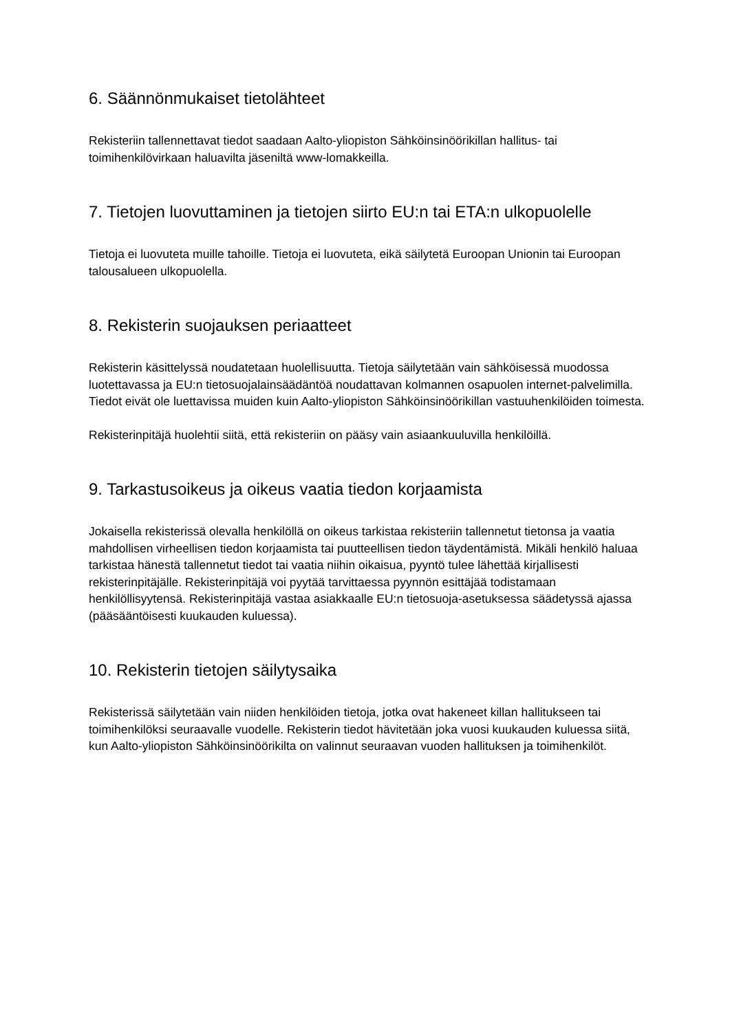6. Säännönmukaiset tietolähteet
Rekisteriin tallennettavat tiedot saadaan Aalto-yliopiston Sähköinsinöörikillan hallitus- tai toimihenkilövirkaan haluavilta jäseniltä www-lomakkeilla.
7. Tietojen luovuttaminen ja tietojen siirto EU:n tai ETA:n ulkopuolelle
Tietoja ei luovuteta muille tahoille. Tietoja ei luovuteta, eikä säilytetä Euroopan Unionin tai Euroopan talousalueen ulkopuolella.
8. Rekisterin suojauksen periaatteet
Rekisterin käsittelyssä noudatetaan huolellisuutta. Tietoja säilytetään vain sähköisessä muodossa luotettavassa ja EU:n tietosuojalainsäädäntöä noudattavan kolmannen osapuolen internet-palvelimilla. Tiedot eivät ole luettavissa muiden kuin Aalto-yliopiston Sähköinsinöörikillan vastuuhenkilöiden toimesta.
Rekisterinpitäjä huolehtii siitä, että rekisteriin on pääsy vain asiaankuuluvilla henkilöillä.
9. Tarkastusoikeus ja oikeus vaatia tiedon korjaamista
Jokaisella rekisterissä olevalla henkilöllä on oikeus tarkistaa rekisteriin tallennetut tietonsa ja vaatia mahdollisen virheellisen tiedon korjaamista tai puutteellisen tiedon täydentämistä. Mikäli henkilö haluaa tarkistaa hänestä tallennetut tiedot tai vaatia niihin oikaisua, pyyntö tulee lähettää kirjallisesti rekisterinpitäjälle. Rekisterinpitäjä voi pyytää tarvittaessa pyynnön esittäjää todistamaan henkilöllisyytensä. Rekisterinpitäjä vastaa asiakkaalle EU:n tietosuoja-asetuksessa säädetyssä ajassa (pääsääntöisesti kuukauden kuluessa).
10. Rekisterin tietojen säilytysaika
Rekisterissä säilytetään vain niiden henkilöiden tietoja, jotka ovat hakeneet killan hallitukseen tai toimihenkilöksi seuraavalle vuodelle. Rekisterin tiedot hävitetään joka vuosi kuukauden kuluessa siitä, kun Aalto-yliopiston Sähköinsinöörikilta on valinnut seuraavan vuoden hallituksen ja toimihenkilöt.